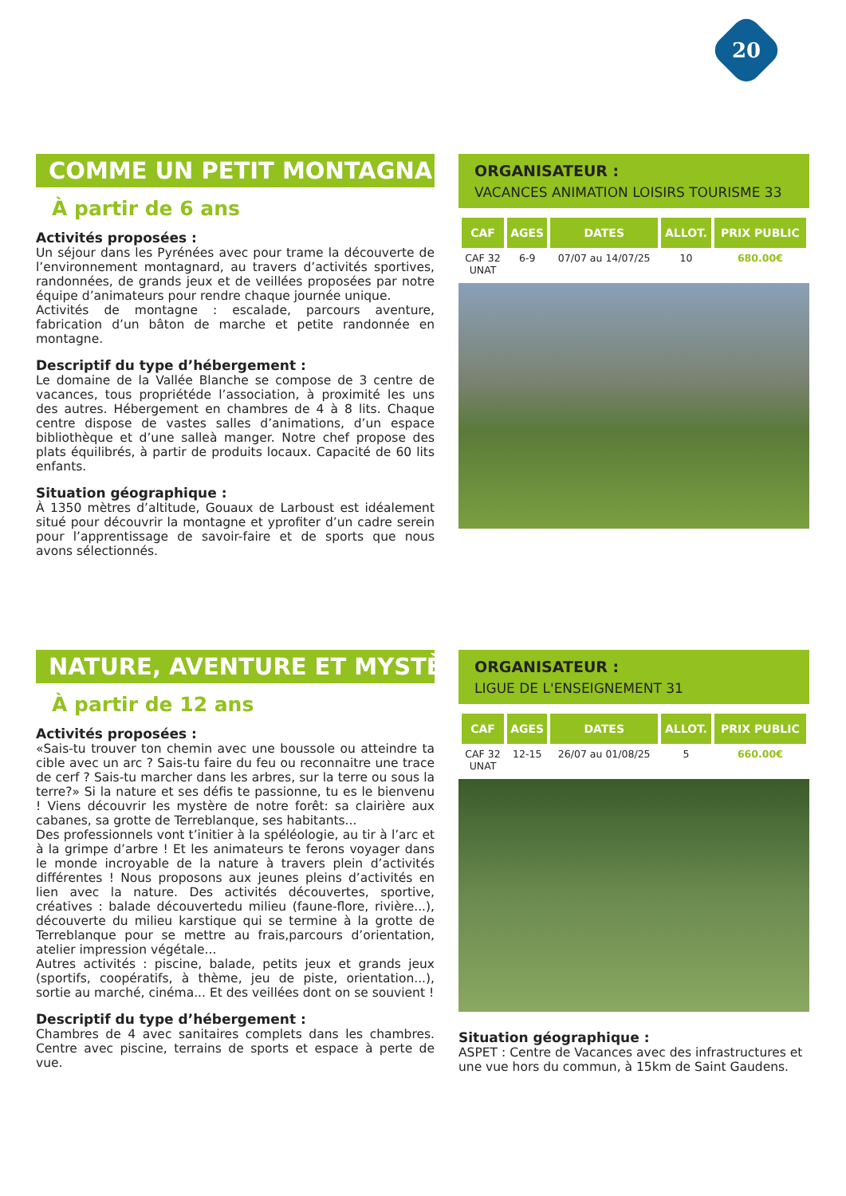20
COMME UN PETIT MONTAGNARD
À partir de 6 ans
Activités proposées :
Un séjour dans les Pyrénées avec pour trame la découverte de l’environnement montagnard, au travers d’activités sportives, randonnées, de grands jeux et de veillées proposées par notre équipe d’animateurs pour rendre chaque journée unique.
Activités de montagne : escalade, parcours aventure, fabrication d’un bâton de marche et petite randonnée en montagne.
Descriptif du type d’hébergement :
Le domaine de la Vallée Blanche se compose de 3 centre de vacances, tous propriétéde l’association, à proximité les uns des autres. Hébergement en chambres de 4 à 8 lits. Chaque centre dispose de vastes salles d’animations, d’un espace bibliothèque et d’une salleà manger. Notre chef propose des plats équilibrés, à partir de produits locaux. Capacité de 60 lits enfants.
Situation géographique :
À 1350 mètres d’altitude, Gouaux de Larboust est idéalement situé pour découvrir la montagne et yprofiter d’un cadre serein pour l’apprentissage de savoir-faire et de sports que nous avons sélectionnés.
ORGANISATEUR :
VACANCES ANIMATION LOISIRS TOURISME 33
| CAF | AGES | DATES | ALLOT. | PRIX PUBLIC |
| --- | --- | --- | --- | --- |
| CAF 32 UNAT | 6-9 | 07/07 au 14/07/25 | 10 | 680.00€ |
NATURE, AVENTURE ET MYSTÈRE
À partir de 12 ans
Activités proposées :
«Sais-tu trouver ton chemin avec une boussole ou atteindre ta cible avec un arc ? Sais-tu faire du feu ou reconnaitre une trace de cerf ? Sais-tu marcher dans les arbres, sur la terre ou sous la terre?» Si la nature et ses défis te passionne, tu es le bienvenu ! Viens découvrir les mystère de notre forêt: sa clairière aux cabanes, sa grotte de Terreblanque, ses habitants...
Des professionnels vont t’initier à la spéléologie, au tir à l’arc et à la grimpe d’arbre ! Et les animateurs te ferons voyager dans le monde incroyable de la nature à travers plein d’activités différentes ! Nous proposons aux jeunes pleins d’activités en lien avec la nature. Des activités découvertes, sportive, créatives : balade découvertedu milieu (faune-flore, rivière...), découverte du milieu karstique qui se termine à la grotte de Terreblanque pour se mettre au frais,parcours d’orientation, atelier impression végétale...
Autres activités : piscine, balade, petits jeux et grands jeux (sportifs, coopératifs, à thème, jeu de piste, orientation...), sortie au marché, cinéma... Et des veillées dont on se souvient !
Descriptif du type d’hébergement :
Chambres de 4 avec sanitaires complets dans les chambres. Centre avec piscine, terrains de sports et espace à perte de vue.
ORGANISATEUR :
LIGUE DE L'ENSEIGNEMENT 31
| CAF | AGES | DATES | ALLOT. | PRIX PUBLIC |
| --- | --- | --- | --- | --- |
| CAF 32 UNAT | 12-15 | 26/07 au 01/08/25 | 5 | 660.00€ |
Situation géographique :
ASPET : Centre de Vacances avec des infrastructures et une vue hors du commun, à 15km de Saint Gaudens.